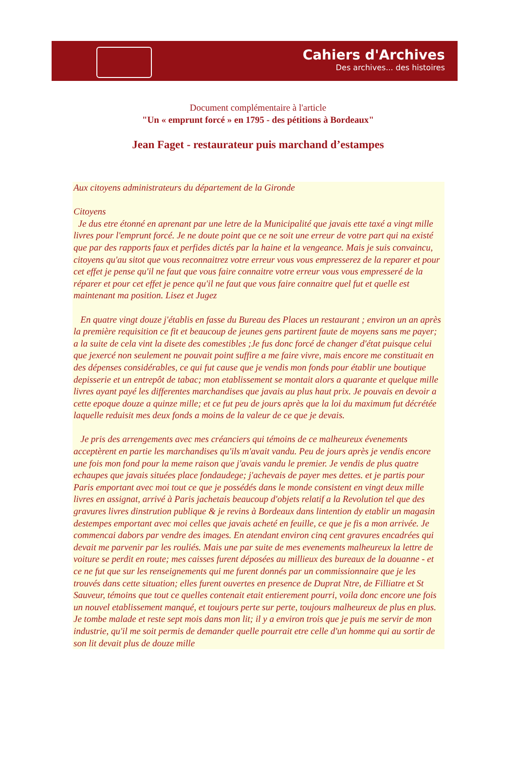Cahiers d'Archives
Des archives... des histoires
Document complémentaire à l'article
"Un « emprunt forcé » en 1795 - des pétitions à Bordeaux"
Jean Faget - restaurateur puis marchand d’estampes
Aux citoyens administrateurs du département de la Gironde
Citoyens
Je dus etre étonné en aprenant par une letre de la Municipalité que javais ette taxé a vingt mille livres pour l'emprunt forcé. Je ne doute point que ce ne soit une erreur de votre part qui na existé que par des rapports faux et perfides dictés par la haine et la vengeance. Mais je suis convaincu, citoyens qu'au sitot que vous reconnaitrez votre erreur vous vous empresserez de la reparer et pour cet effet je pense qu'il ne faut que vous faire connaitre votre erreur vous vous empresseré de la réparer et pour cet effet je pence qu'il ne faut que vous faire connaitre quel fut et quelle est maintenant ma position. Lisez et Jugez
En quatre vingt douze j'établis en fasse du Bureau des Places un restaurant ; environ un an après la première requisition ce fit et beaucoup de jeunes gens partirent faute de moyens sans me payer; a la suite de cela vint la disete des comestibles ;Je fus donc forcé de changer d'état puisque celui que jexercé non seulement ne pouvait point suffire a me faire vivre, mais encore me constituait en des dépenses considérables, ce qui fut cause que je vendis mon fonds pour établir une boutique depisserie et un entrepôt de tabac; mon etablissement se montait alors a quarante et quelque mille livres ayant payé les differentes marchandises que javais au plus haut prix. Je pouvais en devoir a cette epoque douze a quinze mille; et ce fut peu de jours après que la loi du maximum fut décrétée laquelle reduisit mes deux fonds a moins de la valeur de ce que je devais.
Je pris des arrengements avec mes créanciers qui témoins de ce malheureux évenements acceptèrent en partie les marchandises qu'ils m'avait vandu. Peu de jours après je vendis encore une fois mon fond pour la meme raison que j'avais vandu le premier. Je vendis de plus quatre echaupes que javais situées place fondaudege; j'achevais de payer mes dettes. et je partis pour Paris emportant avec moi tout ce que je possédés dans le monde consistent en vingt deux mille livres en assignat, arrivé à Paris jachetais beaucoup d'objets relatif a la Revolution tel que des gravures livres dinstrution publique & je revins à Bordeaux dans lintention dy etablir un magasin destempes emportant avec moi celles que javais acheté en feuille, ce que je fis a mon arrivée. Je commencai dabors par vendre des images. En atendant environ cinq cent gravures encadrées qui devait me parvenir par les rouliés. Mais une par suite de mes evenements malheureux la lettre de voiture se perdit en route; mes caisses furent déposées au millieux des bureaux de la douanne - et ce ne fut que sur les renseignements qui me furent donnés par un commissionnaire que je les trouvés dans cette situation; elles furent ouvertes en presence de Duprat Ntre, de Filliatre et St Sauveur, témoins que tout ce quelles contenait etait entierement pourri, voila donc encore une fois un nouvel etablissement manqué, et toujours perte sur perte, toujours malheureux de plus en plus. Je tombe malade et reste sept mois dans mon lit; il y a environ trois que je puis me servir de mon industrie, qu'il me soit permis de demander quelle pourrait etre celle d'un homme qui au sortir de son lit devait plus de douze mille